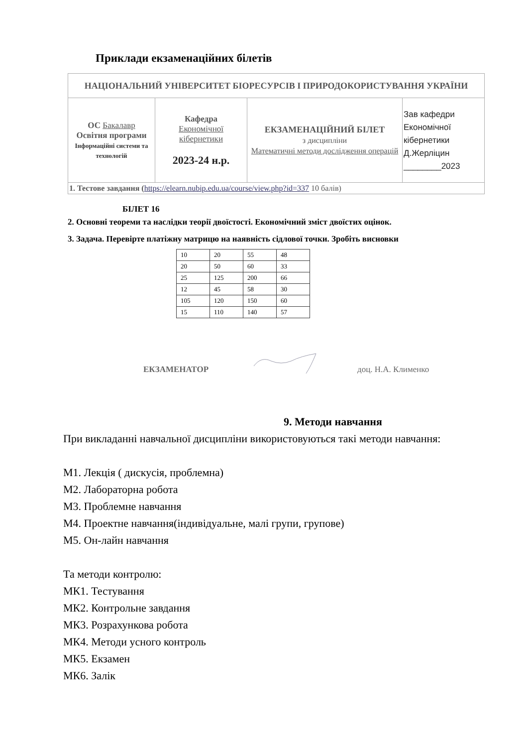Приклади екзаменаційних білетів
| НАЦІОНАЛЬНИЙ УНІВЕРСИТЕТ БІОРЕСУРСІВ І ПРИРОДОКОРИСТУВАННЯ УКРАЇНИ | | | |
| ОС Бакалавр Освітня програми Інформаційні системи та технологій | Кафедра Економічної кібернетики 2023-24 н.р. | ЕКЗАМЕНАЦІЙНИЙ БІЛЕТ з дисципліни Математичні методи дослідження операцій | Зав кафедри Економічної кібернетики Д.Жерліцин ________2023 |
| 1. Тестове завдання ( https://elearn.nubip.edu.ua/course/view.php?id=337 10 балів) | | | |
БІЛЕТ 16
2. Основні теореми та наслідки теорії двоїстості. Економічний зміст двоїстих оцінок.
3. Задача. Перевірте платіжну матрицю на наявність сідлової точки. Зробіть висновки
| 10 | 20 | 55 | 48 |
| 20 | 50 | 60 | 33 |
| 25 | 125 | 200 | 66 |
| 12 | 45 | 58 | 30 |
| 105 | 120 | 150 | 60 |
| 15 | 110 | 140 | 57 |
ЕКЗАМЕНАТОР доц. Н.А. Клименко
9. Методи навчання
При викладанні навчальної дисципліни використовуються такі методи навчання:
М1. Лекція ( дискусія, проблемна)
М2. Лабораторна робота
М3. Проблемне навчання
М4. Проектне навчання(індивідуальне, малі групи, групове)
М5. Он-лайн навчання
Та методи контролю:
МК1. Тестування
МК2. Контрольне завдання
МК3. Розрахункова робота
МК4. Методи усного контроль
МК5. Екзамен
МК6. Залік